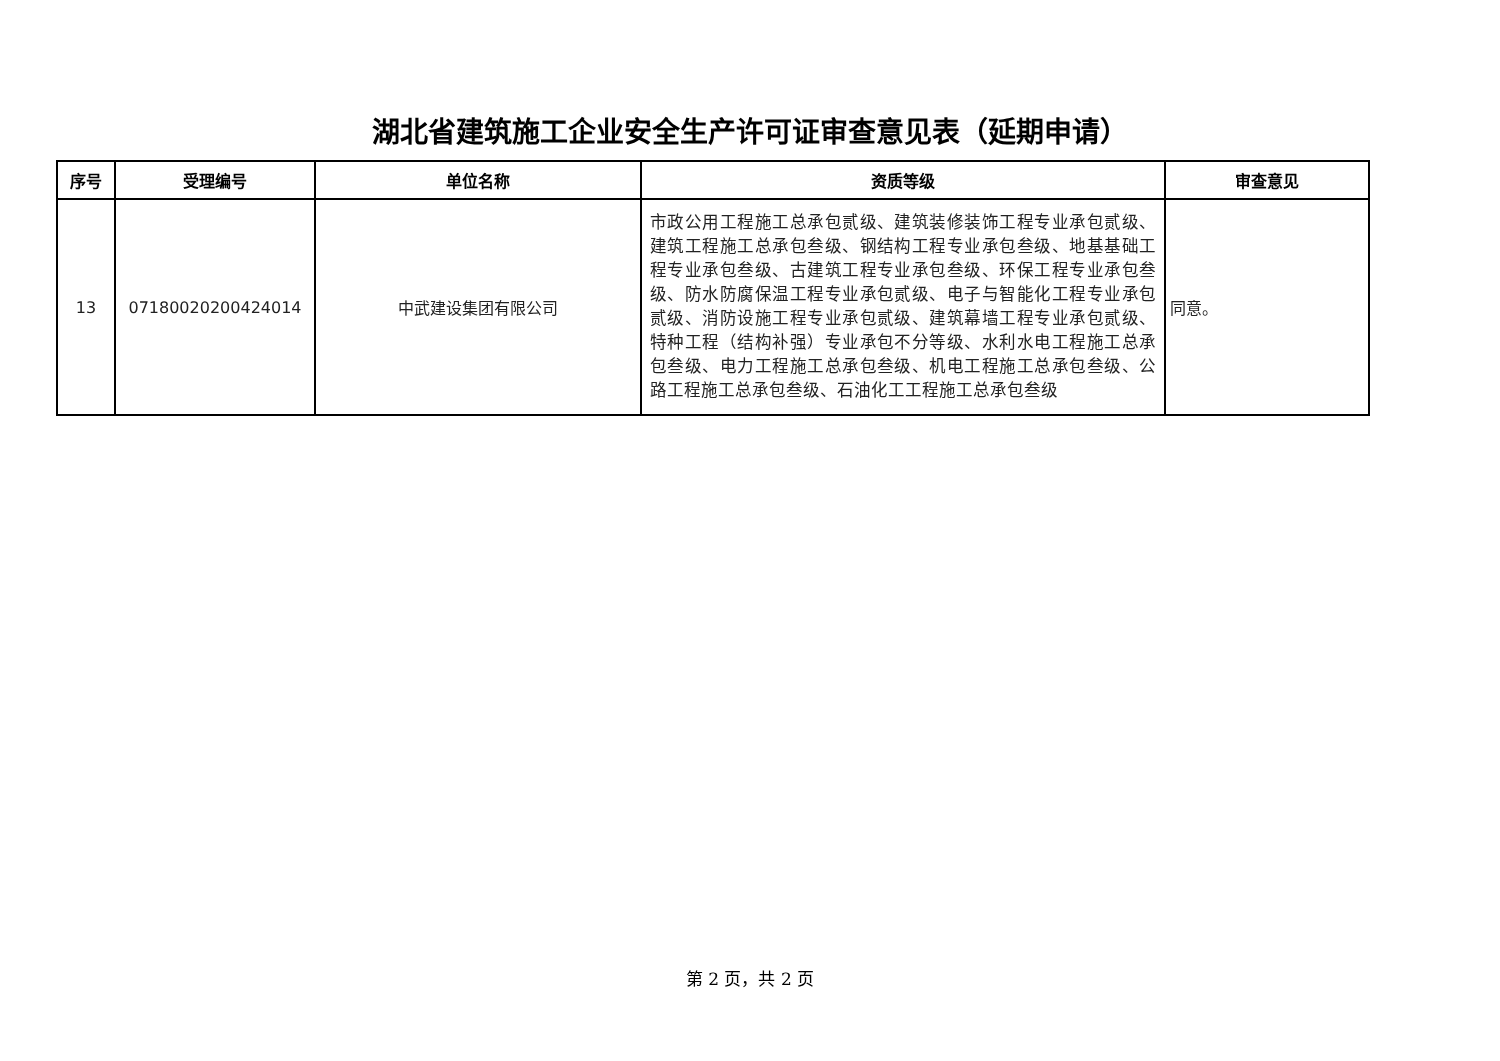湖北省建筑施工企业安全生产许可证审查意见表（延期申请）
| 序号 | 受理编号 | 单位名称 | 资质等级 | 审查意见 |
| --- | --- | --- | --- | --- |
| 13 | 07180020200424014 | 中武建设集团有限公司 | 市政公用工程施工总承包贰级、建筑装修装饰工程专业承包贰级、建筑工程施工总承包叁级、钢结构工程专业承包叁级、地基基础工程专业承包叁级、古建筑工程专业承包叁级、环保工程专业承包叁级、防水防腐保温工程专业承包贰级、电子与智能化工程专业承包贰级、消防设施工程专业承包贰级、建筑幕墙工程专业承包贰级、特种工程（结构补强）专业承包不分等级、水利水电工程施工总承包叁级、电力工程施工总承包叁级、机电工程施工总承包叁级、公路工程施工总承包叁级、石油化工工程施工总承包叁级 | 同意。 |
第 2 页，共 2 页